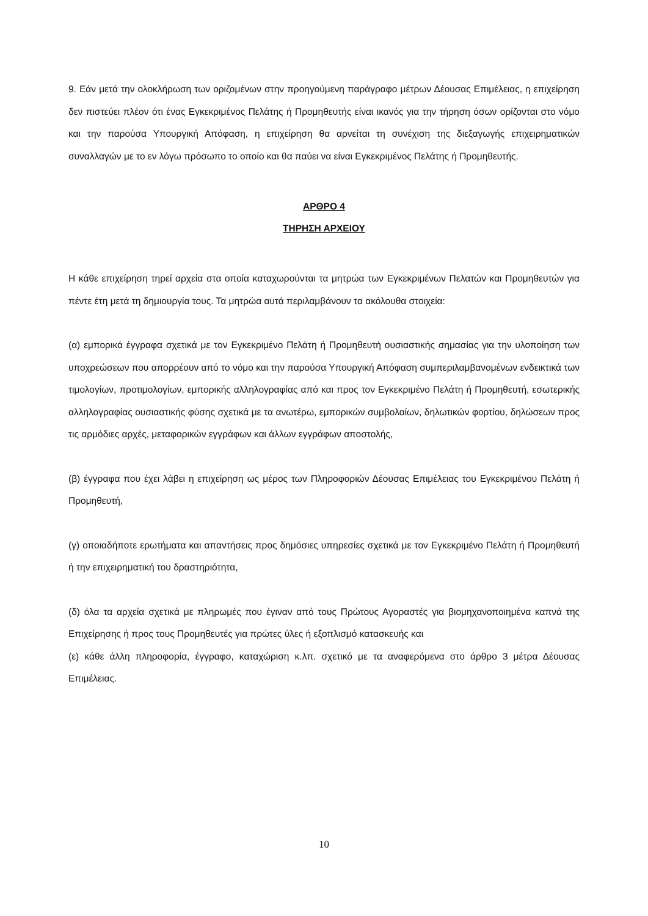9. Εάν μετά την ολοκλήρωση των οριζομένων στην προηγούμενη παράγραφο μέτρων Δέουσας Επιμέλειας, η επιχείρηση δεν πιστεύει πλέον ότι ένας Εγκεκριμένος Πελάτης ή Προμηθευτής είναι ικανός για την τήρηση όσων ορίζονται στο νόμο και την παρούσα Υπουργική Απόφαση, η επιχείρηση θα αρνείται τη συνέχιση της διεξαγωγής επιχειρηματικών συναλλαγών με το εν λόγω πρόσωπο το οποίο και θα παύει να είναι Εγκεκριμένος Πελάτης ή Προμηθευτής.
ΑΡΘΡΟ 4
ΤΗΡΗΣΗ ΑΡΧΕΙΟΥ
Η κάθε επιχείρηση τηρεί αρχεία στα οποία καταχωρούνται τα μητρώα των Εγκεκριμένων Πελατών και Προμηθευτών για πέντε έτη μετά τη δημιουργία τους. Τα μητρώα αυτά περιλαμβάνουν τα ακόλουθα στοιχεία:
(α) εμπορικά έγγραφα σχετικά με τον Εγκεκριμένο Πελάτη ή Προμηθευτή ουσιαστικής σημασίας για την υλοποίηση των υποχρεώσεων που απορρέουν από το νόμο και την παρούσα Υπουργική Απόφαση συμπεριλαμβανομένων ενδεικτικά των τιμολογίων, προτιμολογίων, εμπορικής αλληλογραφίας από και προς τον Εγκεκριμένο Πελάτη ή Προμηθευτή, εσωτερικής αλληλογραφίας ουσιαστικής φύσης σχετικά με τα ανωτέρω, εμπορικών συμβολαίων, δηλωτικών φορτίου, δηλώσεων προς τις αρμόδιες αρχές, μεταφορικών εγγράφων και άλλων εγγράφων αποστολής,
(β) έγγραφα που έχει λάβει η επιχείρηση ως μέρος των Πληροφοριών Δέουσας Επιμέλειας του Εγκεκριμένου Πελάτη ή Προμηθευτή,
(γ) οποιαδήποτε ερωτήματα και απαντήσεις προς δημόσιες υπηρεσίες σχετικά με τον Εγκεκριμένο Πελάτη ή Προμηθευτή ή την επιχειρηματική του δραστηριότητα,
(δ) όλα τα αρχεία σχετικά με πληρωμές που έγιναν από τους Πρώτους Αγοραστές για βιομηχανοποιημένα καπνά της Επιχείρησης ή προς τους Προμηθευτές για πρώτες ύλες ή εξοπλισμό κατασκευής και
(ε) κάθε άλλη πληροφορία, έγγραφο, καταχώριση κ.λπ. σχετικό με τα αναφερόμενα στο άρθρο 3 μέτρα Δέουσας Επιμέλειας.
10